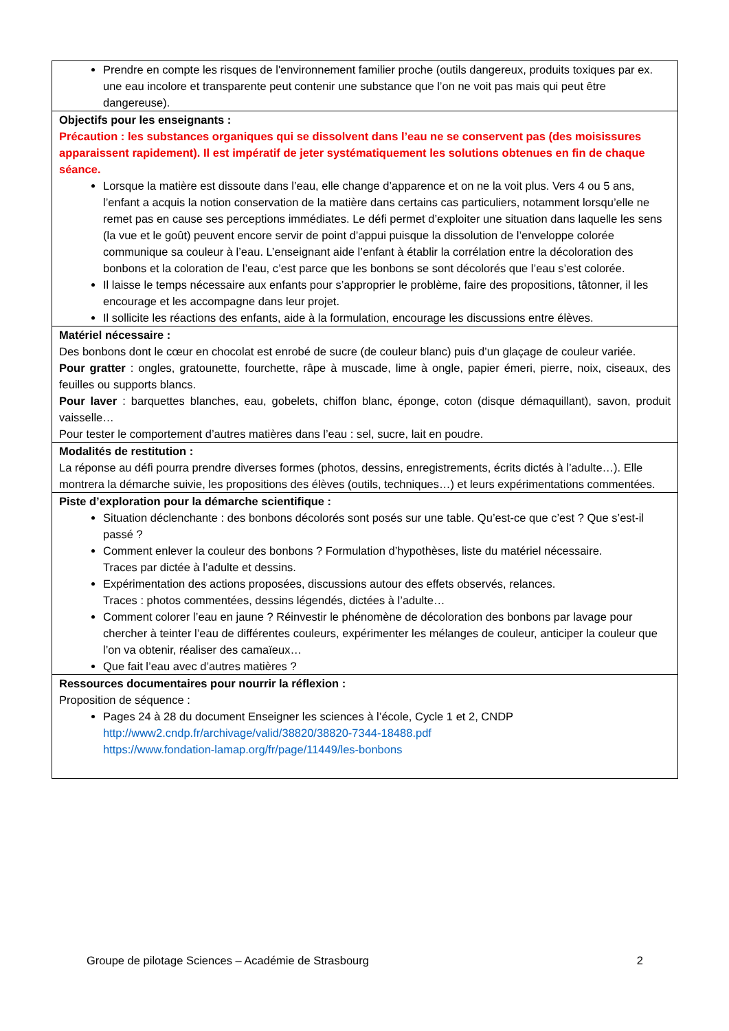Prendre en compte les risques de l'environnement familier proche (outils dangereux, produits toxiques par ex. une eau incolore et transparente peut contenir une substance que l’on ne voit pas mais qui peut être dangereuse).
Objectifs pour les enseignants :
Précaution : les substances organiques qui se dissolvent dans l’eau ne se conservent pas (des moisissures apparaissent rapidement). Il est impératif de jeter systématiquement les solutions obtenues en fin de chaque séance.
Lorsque la matière est dissoute dans l’eau, elle change d’apparence et on ne la voit plus. Vers 4 ou 5 ans, l’enfant a acquis la notion conservation de la matière dans certains cas particuliers, notamment lorsqu’elle ne remet pas en cause ses perceptions immédiates. Le défi permet d’exploiter une situation dans laquelle les sens (la vue et le goût) peuvent encore servir de point d’appui puisque la dissolution de l’enveloppe colorée communique sa couleur à l’eau. L’enseignant aide l’enfant à établir la corrélation entre la décoloration des bonbons et la coloration de l’eau, c’est parce que les bonbons se sont décolorés que l’eau s’est colorée.
Il laisse le temps nécessaire aux enfants pour s’approprier le problème, faire des propositions, tâtonner, il les encourage et les accompagne dans leur projet.
Il sollicite les réactions des enfants, aide à la formulation, encourage les discussions entre élèves.
Matériel nécessaire :
Des bonbons dont le cœur en chocolat est enrobé de sucre (de couleur blanc) puis d’un glaçage de couleur variée.
Pour gratter : ongles, gratounette, fourchette, râpe à muscade, lime à ongle, papier émeri, pierre, noix, ciseaux, des feuilles ou supports blancs.
Pour laver : barquettes blanches, eau, gobelets, chiffon blanc, éponge, coton (disque démaquillant), savon, produit vaisselle…
Pour tester le comportement d’autres matières dans l’eau : sel, sucre, lait en poudre.
Modalités de restitution :
La réponse au défi pourra prendre diverses formes (photos, dessins, enregistrements, écrits dictés à l’adulte…). Elle montrera la démarche suivie, les propositions des élèves (outils, techniques…) et leurs expérimentations commentées.
Piste d’exploration pour la démarche scientifique :
Situation déclenchante : des bonbons décolorés sont posés sur une table. Qu’est-ce que c’est ? Que s’est-il passé ?
Comment enlever la couleur des bonbons ? Formulation d’hypothèses, liste du matériel nécessaire.
Traces par dictée à l’adulte et dessins.
Expérimentation des actions proposées, discussions autour des effets observés, relances.
Traces : photos commentées, dessins légendés, dictées à l’adulte…
Comment colorer l’eau en jaune ? Réinvestir le phénomène de décoloration des bonbons par lavage pour chercher à teinter l’eau de différentes couleurs, expérimenter les mélanges de couleur, anticiper la couleur que l’on va obtenir, réaliser des camaïeux…
Que fait l’eau avec d’autres matières ?
Ressources documentaires pour nourrir la réflexion :
Proposition de séquence :
Pages 24 à 28 du document Enseigner les sciences à l’école, Cycle 1 et 2, CNDP
http://www2.cndp.fr/archivage/valid/38820/38820-7344-18488.pdf
https://www.fondation-lamap.org/fr/page/11449/les-bonbons
Groupe de pilotage Sciences – Académie de Strasbourg 2